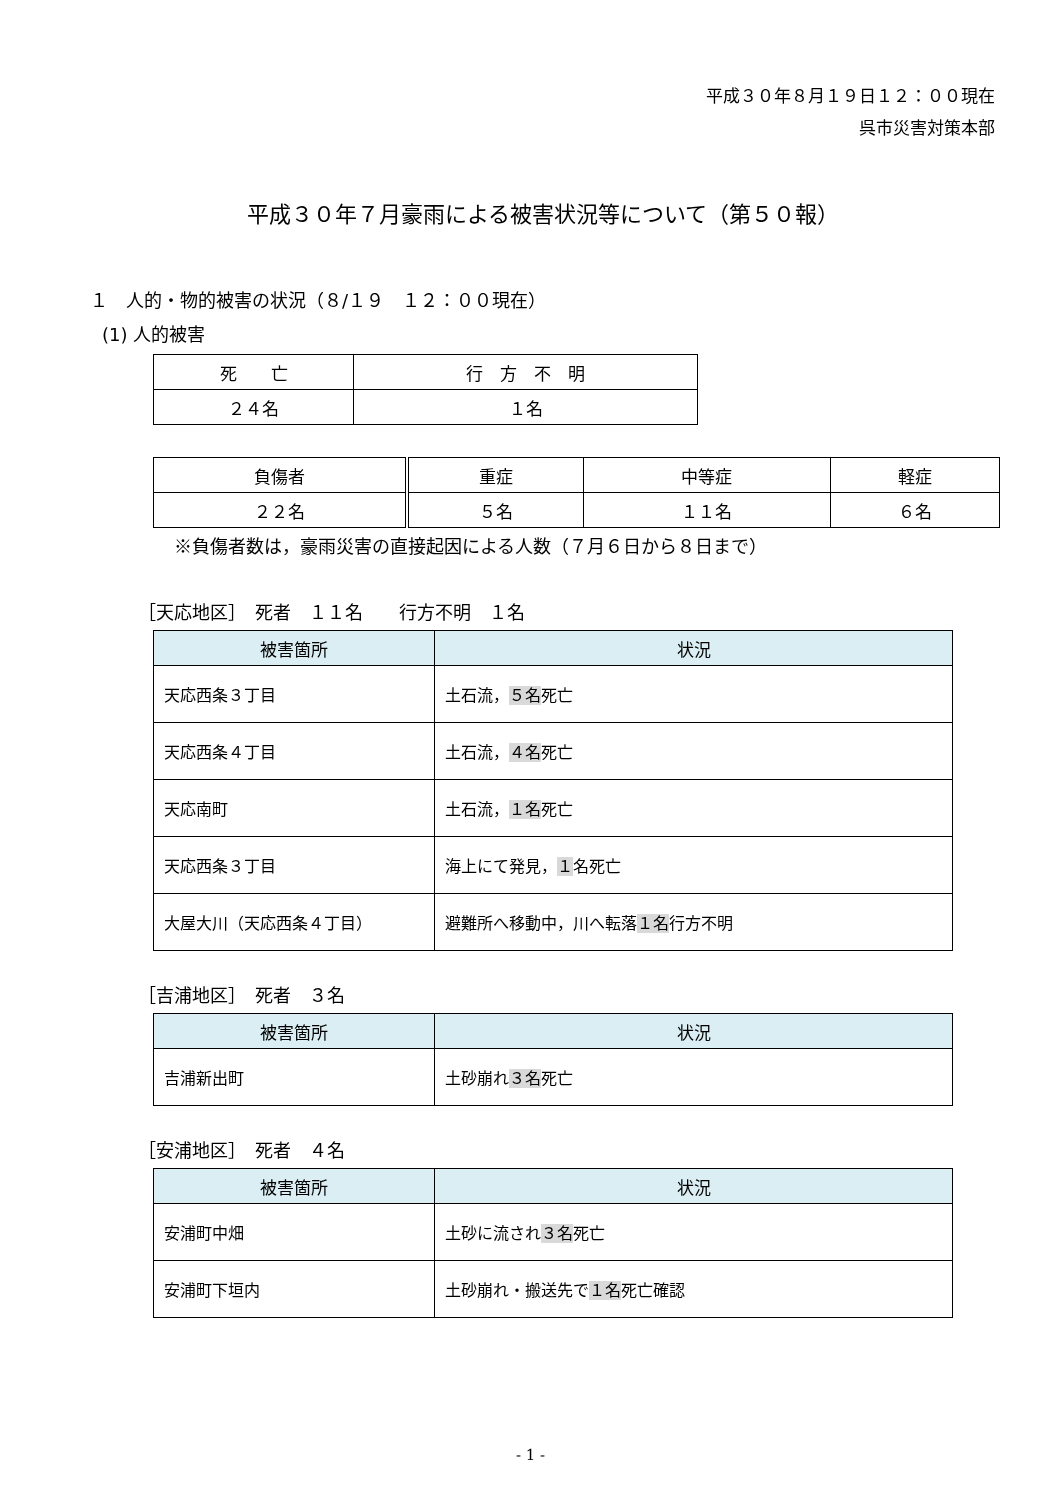平成３０年８月１９日１２：００現在
呉市災害対策本部
平成３０年７月豪雨による被害状況等について（第５０報）
１　人的・物的被害の状況（８/１９　１２：００現在）
(1) 人的被害
| 死 亡 | 行 方 不 明 |
| ２４名 | １名 |
| 負傷者 | 重症 | 中等症 | 軽症 |
| ２２名 | ５名 | １１名 | ６名 |
※負傷者数は，豪雨災害の直接起因による人数（７月６日から８日まで）
［天応地区］　死者　１１名　　行方不明　１名
| 被害箇所 | 状況 |
| --- | --- |
| 天応西条３丁目 | 土石流， ５名 死亡 |
| 天応西条４丁目 | 土石流， ４名 死亡 |
| 天応南町 | 土石流， １名 死亡 |
| 天応西条３丁目 | 海上にて発見， １ 名死亡 |
| 大屋大川（天応西条４丁目） | 避難所へ移動中，川へ転落 １名 行方不明 |
［吉浦地区］　死者　３名
| 被害箇所 | 状況 |
| --- | --- |
| 吉浦新出町 | 土砂崩れ ３名 死亡 |
［安浦地区］　死者　４名
| 被害箇所 | 状況 |
| --- | --- |
| 安浦町中畑 | 土砂に流され ３名 死亡 |
| 安浦町下垣内 | 土砂崩れ・搬送先で １名 死亡確認 |
- 1 -